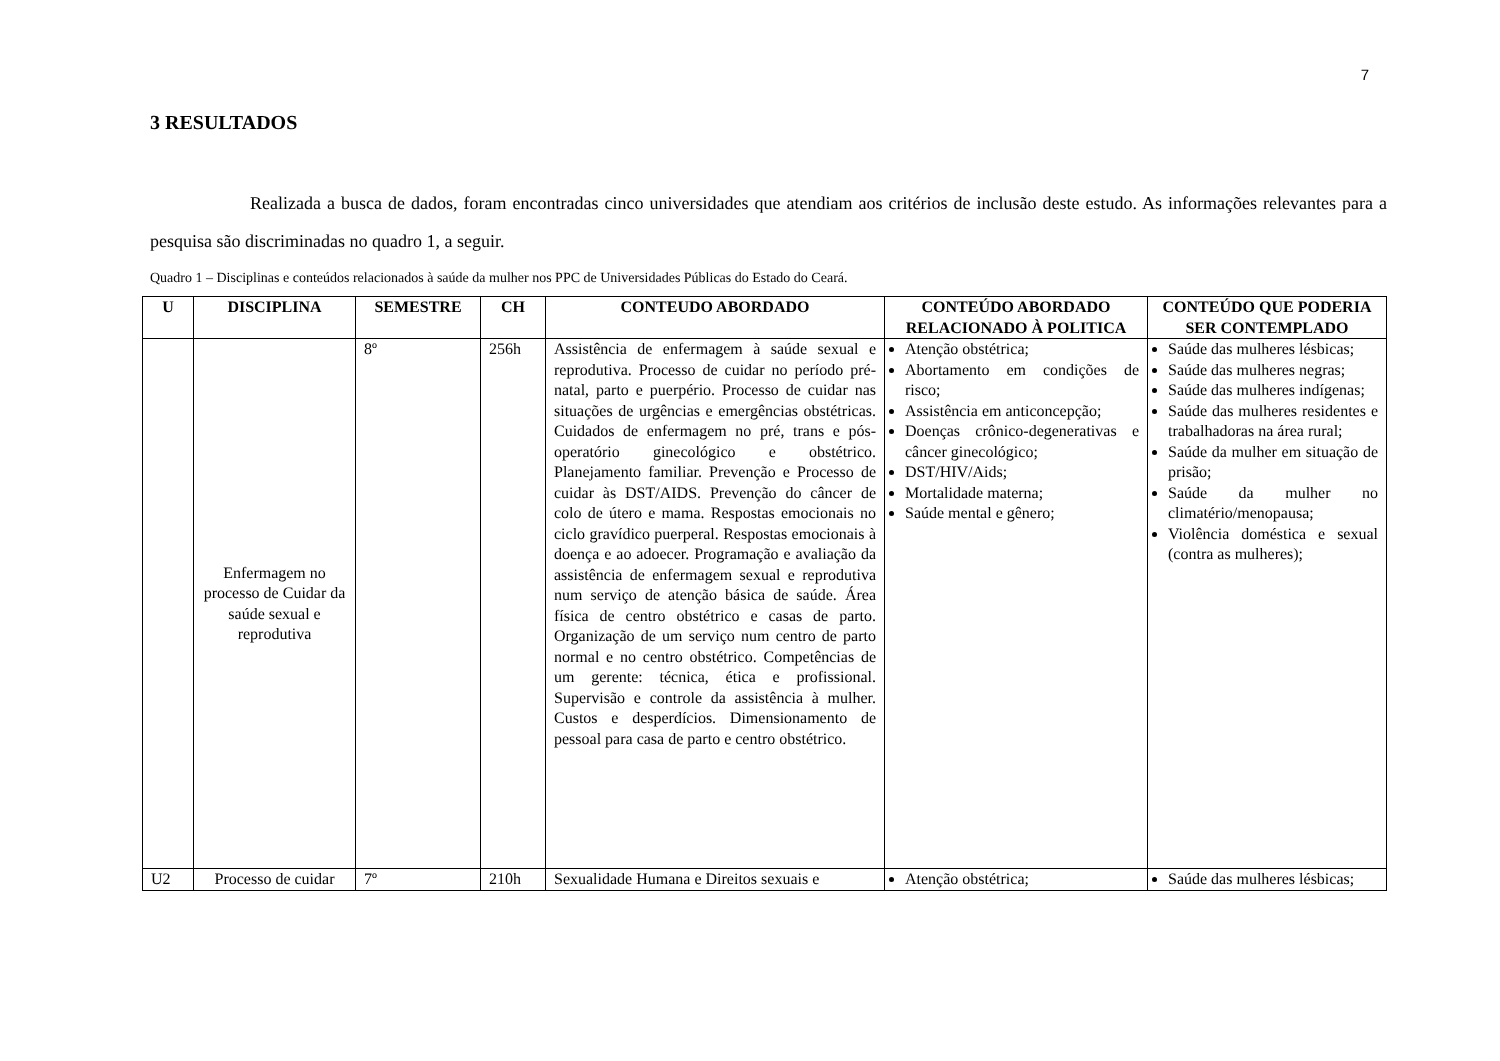7
3 RESULTADOS
Realizada a busca de dados, foram encontradas cinco universidades que atendiam aos critérios de inclusão deste estudo. As informações relevantes para a pesquisa são discriminadas no quadro 1, a seguir.
Quadro 1 – Disciplinas e conteúdos relacionados à saúde da mulher nos PPC de Universidades Públicas do Estado do Ceará.
| U | DISCIPLINA | SEMESTRE | CH | CONTEUDO ABORDADO | CONTEÚDO ABORDADO RELACIONADO À POLITICA | CONTEÚDO QUE PODERIA SER CONTEMPLADO |
| --- | --- | --- | --- | --- | --- | --- |
| | Enfermagem no processo de Cuidar da saúde sexual e reprodutiva | 8º | 256h | Assistência de enfermagem à saúde sexual e reprodutiva. Processo de cuidar no período pré-natal, parto e puerpério. Processo de cuidar nas situações de urgências e emergências obstétricas. Cuidados de enfermagem no pré, trans e pós-operatório ginecológico e obstétrico. Planejamento familiar. Prevenção e Processo de cuidar às DST/AIDS. Prevenção do câncer de colo de útero e mama. Respostas emocionais no ciclo gravídico puerperal. Respostas emocionais à doença e ao adoecer. Programação e avaliação da assistência de enfermagem sexual e reprodutiva num serviço de atenção básica de saúde. Área física de centro obstétrico e casas de parto. Organização de um serviço num centro de parto normal e no centro obstétrico. Competências de um gerente: técnica, ética e profissional. Supervisão e controle da assistência à mulher. Custos e desperdícios. Dimensionamento de pessoal para casa de parto e centro obstétrico. | Atenção obstétrica; Abortamento em condições de risco; Assistência em anticoncepção; Doenças crônico-degenerativas e câncer ginecológico; DST/HIV/Aids; Mortalidade materna; Saúde mental e gênero; | Saúde das mulheres lésbicas; Saúde das mulheres negras; Saúde das mulheres indígenas; Saúde das mulheres residentes e trabalhadoras na área rural; Saúde da mulher em situação de prisão; Saúde da mulher no climatério/menopausa; Violência doméstica e sexual (contra as mulheres); |
| U2 | Processo de cuidar | 7º | 210h | Sexualidade Humana e Direitos sexuais e | Atenção obstétrica; | Saúde das mulheres lésbicas; |